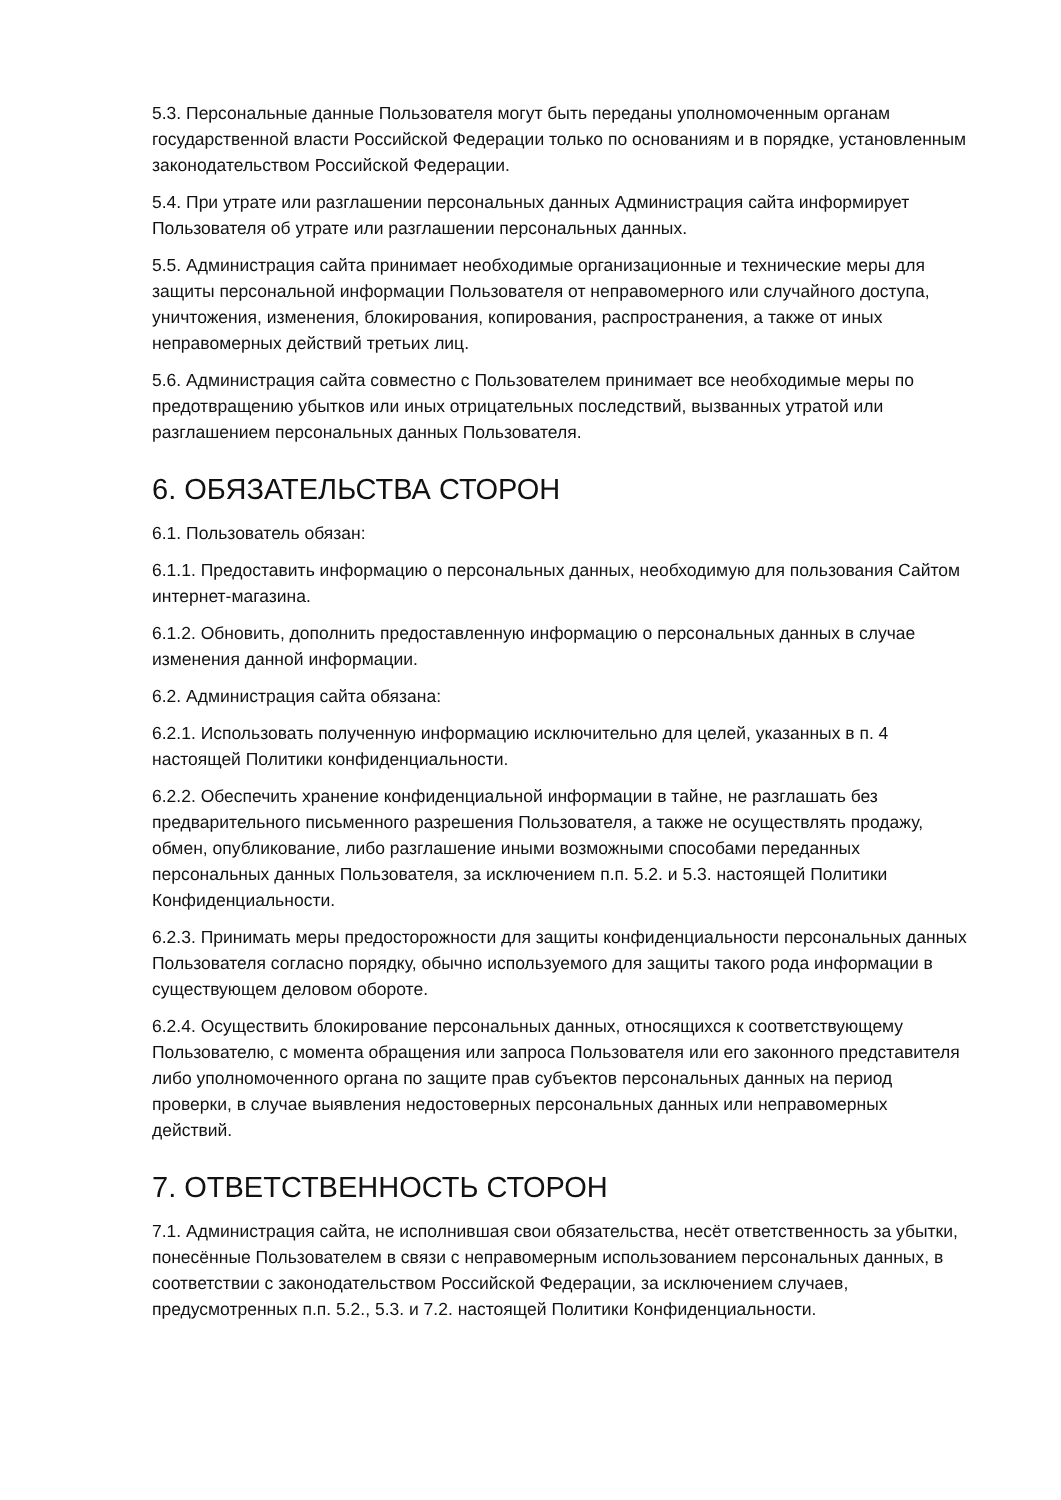5.3. Персональные данные Пользователя могут быть переданы уполномоченным органам государственной власти Российской Федерации только по основаниям и в порядке, установленным законодательством Российской Федерации.
5.4. При утрате или разглашении персональных данных Администрация сайта информирует Пользователя об утрате или разглашении персональных данных.
5.5. Администрация сайта принимает необходимые организационные и технические меры для защиты персональной информации Пользователя от неправомерного или случайного доступа, уничтожения, изменения, блокирования, копирования, распространения, а также от иных неправомерных действий третьих лиц.
5.6. Администрация сайта совместно с Пользователем принимает все необходимые меры по предотвращению убытков или иных отрицательных последствий, вызванных утратой или разглашением персональных данных Пользователя.
6. ОБЯЗАТЕЛЬСТВА СТОРОН
6.1. Пользователь обязан:
6.1.1. Предоставить информацию о персональных данных, необходимую для пользования Сайтом интернет-магазина.
6.1.2. Обновить, дополнить предоставленную информацию о персональных данных в случае изменения данной информации.
6.2. Администрация сайта обязана:
6.2.1. Использовать полученную информацию исключительно для целей, указанных в п. 4 настоящей Политики конфиденциальности.
6.2.2. Обеспечить хранение конфиденциальной информации в тайне, не разглашать без предварительного письменного разрешения Пользователя, а также не осуществлять продажу, обмен, опубликование, либо разглашение иными возможными способами переданных персональных данных Пользователя, за исключением п.п. 5.2. и 5.3. настоящей Политики Конфиденциальности.
6.2.3. Принимать меры предосторожности для защиты конфиденциальности персональных данных Пользователя согласно порядку, обычно используемого для защиты такого рода информации в существующем деловом обороте.
6.2.4. Осуществить блокирование персональных данных, относящихся к соответствующему Пользователю, с момента обращения или запроса Пользователя или его законного представителя либо уполномоченного органа по защите прав субъектов персональных данных на период проверки, в случае выявления недостоверных персональных данных или неправомерных действий.
7. ОТВЕТСТВЕННОСТЬ СТОРОН
7.1. Администрация сайта, не исполнившая свои обязательства, несёт ответственность за убытки, понесённые Пользователем в связи с неправомерным использованием персональных данных, в соответствии с законодательством Российской Федерации, за исключением случаев, предусмотренных п.п. 5.2., 5.3. и 7.2. настоящей Политики Конфиденциальности.